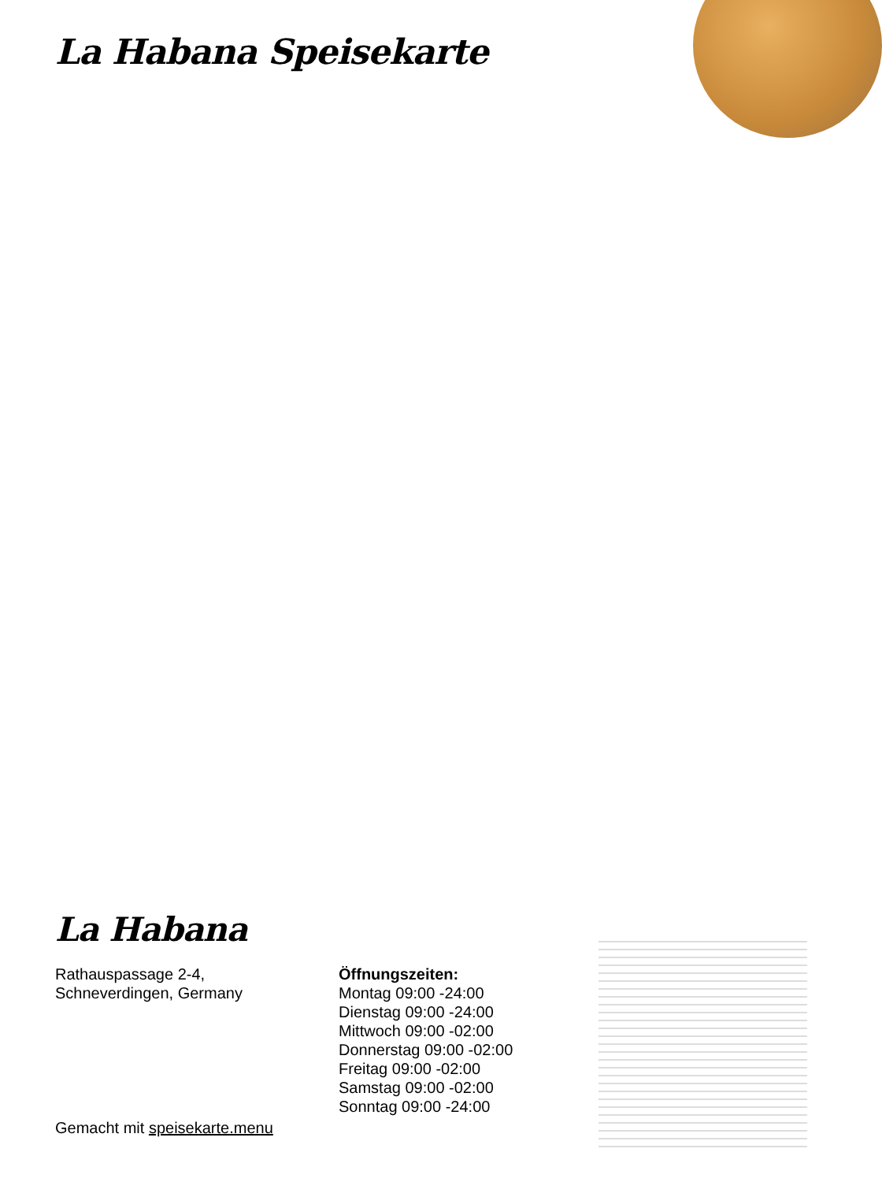La Habana Speisekarte
La Habana
Rathauspassage 2-4,
Schneverdingen, Germany
Öffnungszeiten:
Montag 09:00 -24:00
Dienstag 09:00 -24:00
Mittwoch 09:00 -02:00
Donnerstag 09:00 -02:00
Freitag 09:00 -02:00
Samstag 09:00 -02:00
Sonntag 09:00 -24:00
Gemacht mit speisekarte.menu